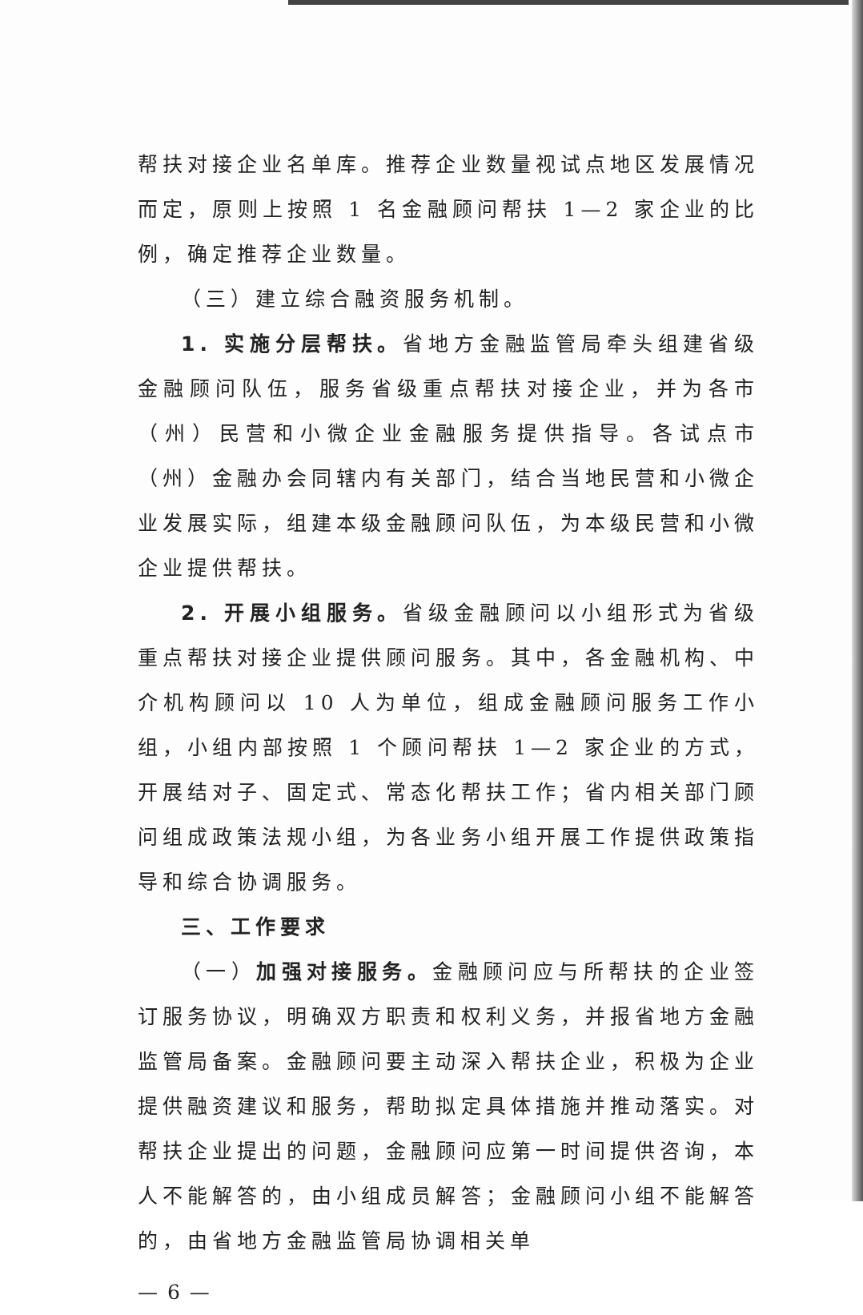帮扶对接企业名单库。推荐企业数量视试点地区发展情况而定，原则上按照 1 名金融顾问帮扶 1—2 家企业的比例，确定推荐企业数量。
（三）建立综合融资服务机制。
1. 实施分层帮扶。省地方金融监管局牵头组建省级金融顾问队伍，服务省级重点帮扶对接企业，并为各市（州）民营和小微企业金融服务提供指导。各试点市（州）金融办会同辖内有关部门，结合当地民营和小微企业发展实际，组建本级金融顾问队伍，为本级民营和小微企业提供帮扶。
2. 开展小组服务。省级金融顾问以小组形式为省级重点帮扶对接企业提供顾问服务。其中，各金融机构、中介机构顾问以 10 人为单位，组成金融顾问服务工作小组，小组内部按照 1 个顾问帮扶 1—2 家企业的方式，开展结对子、固定式、常态化帮扶工作；省内相关部门顾问组成政策法规小组，为各业务小组开展工作提供政策指导和综合协调服务。
三、工作要求
（一）加强对接服务。金融顾问应与所帮扶的企业签订服务协议，明确双方职责和权利义务，并报省地方金融监管局备案。金融顾问要主动深入帮扶企业，积极为企业提供融资建议和服务，帮助拟定具体措施并推动落实。对帮扶企业提出的问题，金融顾问应第一时间提供咨询，本人不能解答的，由小组成员解答；金融顾问小组不能解答的，由省地方金融监管局协调相关单
— 6 —